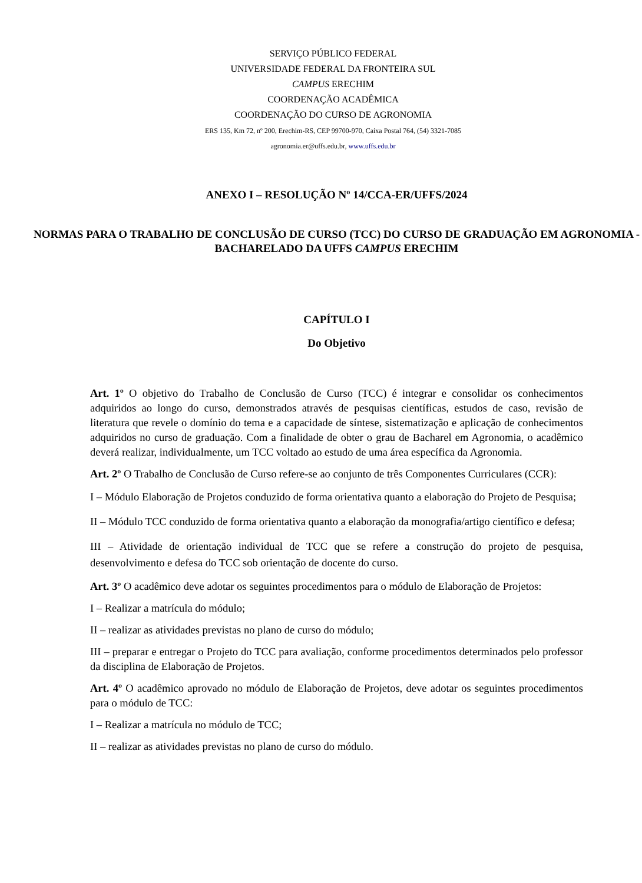SERVIÇO PÚBLICO FEDERAL
UNIVERSIDADE FEDERAL DA FRONTEIRA SUL
CAMPUS ERECHIM
COORDENAÇÃO ACADÊMICA
COORDENAÇÃO DO CURSO DE AGRONOMIA
ERS 135, Km 72, nº 200, Erechim-RS, CEP 99700-970, Caixa Postal 764, (54) 3321-7085
agronomia.er@uffs.edu.br, www.uffs.edu.br
ANEXO I – RESOLUÇÃO Nº 14/CCA-ER/UFFS/2024
NORMAS PARA O TRABALHO DE CONCLUSÃO DE CURSO (TCC) DO CURSO DE GRADUAÇÃO EM AGRONOMIA - BACHARELADO DA UFFS CAMPUS ERECHIM
CAPÍTULO I
Do Objetivo
Art. 1º O objetivo do Trabalho de Conclusão de Curso (TCC) é integrar e consolidar os conhecimentos adquiridos ao longo do curso, demonstrados através de pesquisas científicas, estudos de caso, revisão de literatura que revele o domínio do tema e a capacidade de síntese, sistematização e aplicação de conhecimentos adquiridos no curso de graduação. Com a finalidade de obter o grau de Bacharel em Agronomia, o acadêmico deverá realizar, individualmente, um TCC voltado ao estudo de uma área específica da Agronomia.
Art. 2º O Trabalho de Conclusão de Curso refere-se ao conjunto de três Componentes Curriculares (CCR):
I – Módulo Elaboração de Projetos conduzido de forma orientativa quanto a elaboração do Projeto de Pesquisa;
II – Módulo TCC conduzido de forma orientativa quanto a elaboração da monografia/artigo científico e defesa;
III – Atividade de orientação individual de TCC que se refere a construção do projeto de pesquisa, desenvolvimento e defesa do TCC sob orientação de docente do curso.
Art. 3º O acadêmico deve adotar os seguintes procedimentos para o módulo de Elaboração de Projetos:
I – Realizar a matrícula do módulo;
II – realizar as atividades previstas no plano de curso do módulo;
III – preparar e entregar o Projeto do TCC para avaliação, conforme procedimentos determinados pelo professor da disciplina de Elaboração de Projetos.
Art. 4º O acadêmico aprovado no módulo de Elaboração de Projetos, deve adotar os seguintes procedimentos para o módulo de TCC:
I – Realizar a matrícula no módulo de TCC;
II – realizar as atividades previstas no plano de curso do módulo.